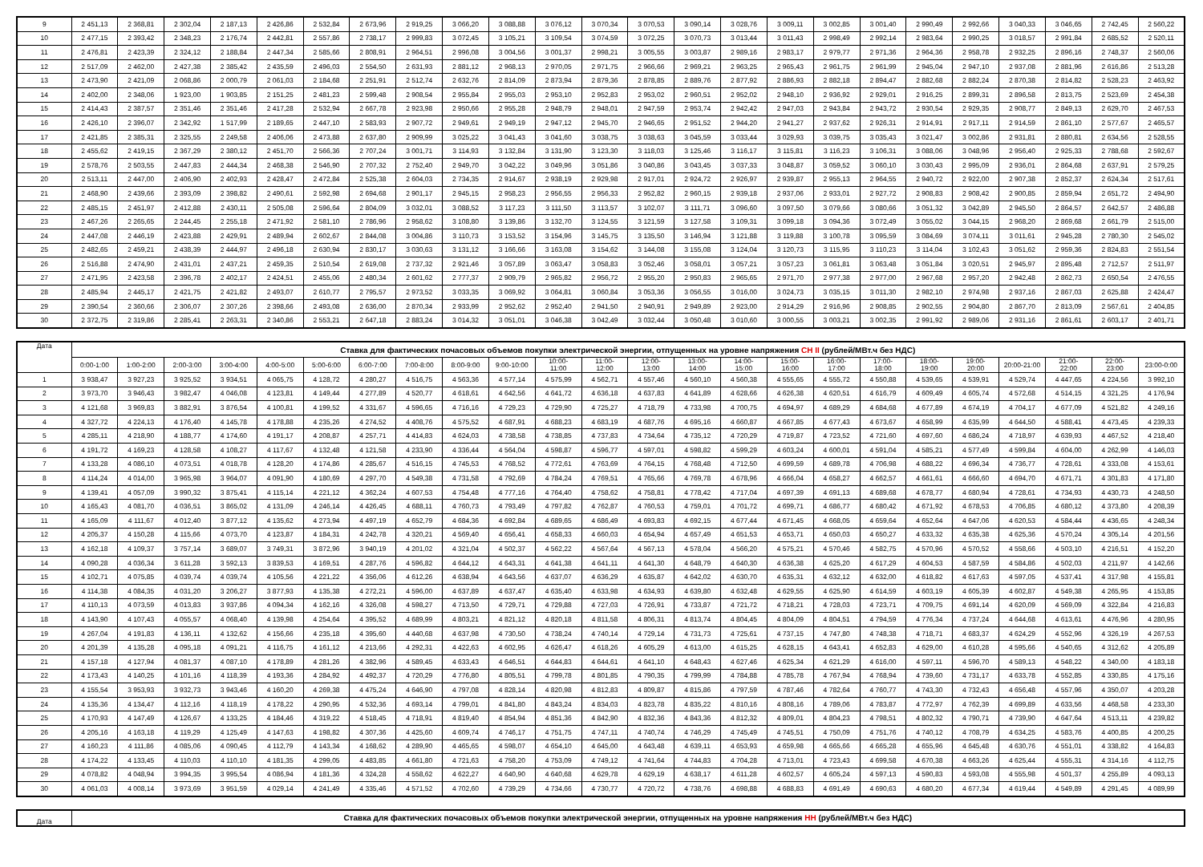| 9 | 2 451,13 | 2 368,81 | 2 302,04 | 2 187,13 | 2 426,86 | 2 532,84 | 2 673,96 | 2 919,25 | 3 066,20 | 3 088,88 | 3 076,12 | 3 070,34 | 3 070,53 | 3 090,14 | 3 028,76 | 3 009,11 | 3 002,85 | 3 001,40 | 2 990,49 | 2 992,66 | 3 040,33 | 3 046,65 | 2 742,45 | 2 560,22 |
| 10 | 2 477,15 | 2 393,42 | 2 348,23 | 2 176,74 | 2 442,81 | 2 557,86 | 2 738,17 | 2 999,83 | 3 072,45 | 3 105,21 | 3 109,54 | 3 074,59 | 3 072,25 | 3 070,73 | 3 013,44 | 3 011,43 | 2 998,49 | 2 992,14 | 2 983,64 | 2 990,25 | 3 018,57 | 2 991,84 | 2 685,52 | 2 520,11 |
| 11 | 2 476,81 | 2 423,39 | 2 324,12 | 2 188,84 | 2 447,34 | 2 585,66 | 2 808,91 | 2 964,51 | 2 996,08 | 3 004,56 | 3 001,37 | 2 998,21 | 3 005,55 | 3 003,87 | 2 989,16 | 2 983,17 | 2 979,77 | 2 971,36 | 2 964,36 | 2 958,78 | 2 932,25 | 2 896,16 | 2 748,37 | 2 560,06 |
| 12 | 2 517,09 | 2 462,00 | 2 427,38 | 2 385,42 | 2 435,59 | 2 496,03 | 2 554,50 | 2 631,93 | 2 881,12 | 2 968,13 | 2 970,05 | 2 971,75 | 2 966,66 | 2 969,21 | 2 963,25 | 2 965,43 | 2 961,75 | 2 961,99 | 2 945,04 | 2 947,10 | 2 937,08 | 2 881,96 | 2 616,86 | 2 513,28 |
| 13 | 2 473,90 | 2 421,09 | 2 068,86 | 2 000,79 | 2 061,03 | 2 184,68 | 2 251,91 | 2 512,74 | 2 632,76 | 2 814,09 | 2 873,94 | 2 879,36 | 2 878,85 | 2 889,76 | 2 877,92 | 2 886,93 | 2 882,18 | 2 894,47 | 2 882,68 | 2 882,24 | 2 870,38 | 2 814,82 | 2 528,23 | 2 463,92 |
| 14 | 2 402,00 | 2 348,06 | 1 923,00 | 1 903,85 | 2 151,25 | 2 481,23 | 2 599,48 | 2 908,54 | 2 955,84 | 2 955,03 | 2 953,10 | 2 952,83 | 2 953,02 | 2 960,51 | 2 952,02 | 2 948,10 | 2 936,92 | 2 929,01 | 2 916,25 | 2 899,31 | 2 896,58 | 2 813,75 | 2 523,69 | 2 454,38 |
| 15 | 2 414,43 | 2 387,57 | 2 351,46 | 2 351,46 | 2 417,28 | 2 532,94 | 2 667,78 | 2 923,98 | 2 950,66 | 2 955,28 | 2 948,79 | 2 948,01 | 2 947,59 | 2 953,74 | 2 942,42 | 2 947,03 | 2 943,84 | 2 943,72 | 2 930,54 | 2 929,35 | 2 908,77 | 2 849,13 | 2 629,70 | 2 467,53 |
| 16 | 2 426,10 | 2 396,07 | 2 342,92 | 1 517,99 | 2 189,65 | 2 447,10 | 2 583,93 | 2 907,72 | 2 949,61 | 2 949,19 | 2 947,12 | 2 945,70 | 2 946,65 | 2 951,52 | 2 944,20 | 2 941,27 | 2 937,62 | 2 926,31 | 2 914,91 | 2 917,11 | 2 914,59 | 2 861,10 | 2 577,67 | 2 465,57 |
| 17 | 2 421,85 | 2 385,31 | 2 325,55 | 2 249,58 | 2 406,06 | 2 473,88 | 2 637,80 | 2 909,99 | 3 025,22 | 3 041,43 | 3 041,60 | 3 038,75 | 3 038,63 | 3 045,59 | 3 033,44 | 3 029,93 | 3 039,75 | 3 035,43 | 3 021,47 | 3 002,86 | 2 931,81 | 2 880,81 | 2 634,56 | 2 528,55 |
| 18 | 2 455,62 | 2 419,15 | 2 367,29 | 2 380,12 | 2 451,70 | 2 566,36 | 2 707,24 | 3 001,71 | 3 114,93 | 3 132,84 | 3 131,90 | 3 123,30 | 3 118,03 | 3 125,46 | 3 116,17 | 3 115,81 | 3 116,23 | 3 106,31 | 3 088,06 | 3 048,96 | 2 956,40 | 2 925,33 | 2 788,68 | 2 592,67 |
| 19 | 2 578,76 | 2 503,55 | 2 447,83 | 2 444,34 | 2 468,38 | 2 546,90 | 2 707,32 | 2 752,40 | 2 949,70 | 3 042,22 | 3 049,96 | 3 051,86 | 3 040,86 | 3 043,45 | 3 037,33 | 3 048,87 | 3 059,52 | 3 060,10 | 3 030,43 | 2 995,09 | 2 936,01 | 2 864,68 | 2 637,91 | 2 579,25 |
| 20 | 2 513,11 | 2 447,00 | 2 406,90 | 2 402,93 | 2 428,47 | 2 472,84 | 2 525,38 | 2 604,03 | 2 734,35 | 2 914,67 | 2 938,19 | 2 929,98 | 2 917,01 | 2 924,72 | 2 926,97 | 2 939,87 | 2 955,13 | 2 964,55 | 2 940,72 | 2 922,00 | 2 907,38 | 2 852,37 | 2 624,34 | 2 517,61 |
| 21 | 2 468,90 | 2 439,66 | 2 393,09 | 2 398,82 | 2 490,61 | 2 592,98 | 2 694,68 | 2 901,17 | 2 945,15 | 2 958,23 | 2 956,55 | 2 956,33 | 2 952,82 | 2 960,15 | 2 939,18 | 2 937,06 | 2 933,01 | 2 927,72 | 2 908,83 | 2 908,42 | 2 900,85 | 2 859,94 | 2 651,72 | 2 494,90 |
| 22 | 2 485,15 | 2 451,97 | 2 412,88 | 2 430,11 | 2 505,08 | 2 596,64 | 2 804,09 | 3 032,01 | 3 088,52 | 3 117,23 | 3 111,50 | 3 113,57 | 3 102,07 | 3 111,71 | 3 096,60 | 3 097,50 | 3 079,66 | 3 080,66 | 3 051,32 | 3 042,89 | 2 945,50 | 2 864,57 | 2 642,57 | 2 486,88 |
| 23 | 2 467,26 | 2 265,65 | 2 244,45 | 2 255,18 | 2 471,92 | 2 581,10 | 2 786,96 | 2 958,62 | 3 108,80 | 3 139,86 | 3 132,70 | 3 124,55 | 3 121,59 | 3 127,58 | 3 109,31 | 3 099,18 | 3 094,36 | 3 072,49 | 3 055,02 | 3 044,15 | 2 968,20 | 2 869,68 | 2 661,79 | 2 515,00 |
| 24 | 2 447,08 | 2 446,19 | 2 423,88 | 2 429,91 | 2 489,94 | 2 602,67 | 2 844,08 | 3 004,86 | 3 110,73 | 3 153,52 | 3 154,96 | 3 145,75 | 3 135,50 | 3 146,94 | 3 121,88 | 3 119,88 | 3 100,78 | 3 095,59 | 3 084,69 | 3 074,11 | 3 011,61 | 2 945,28 | 2 780,30 | 2 545,02 |
| 25 | 2 482,65 | 2 459,21 | 2 438,39 | 2 444,97 | 2 496,18 | 2 630,94 | 2 830,17 | 3 030,63 | 3 131,12 | 3 166,66 | 3 163,08 | 3 154,62 | 3 144,08 | 3 155,08 | 3 124,04 | 3 120,73 | 3 115,95 | 3 110,23 | 3 114,04 | 3 102,43 | 3 051,62 | 2 959,36 | 2 824,83 | 2 551,54 |
| 26 | 2 516,88 | 2 474,90 | 2 431,01 | 2 437,21 | 2 459,35 | 2 510,54 | 2 619,08 | 2 737,32 | 2 921,46 | 3 057,89 | 3 063,47 | 3 058,83 | 3 052,46 | 3 058,01 | 3 057,21 | 3 057,23 | 3 061,81 | 3 063,48 | 3 051,84 | 3 020,51 | 2 945,97 | 2 895,48 | 2 712,57 | 2 511,97 |
| 27 | 2 471,95 | 2 423,58 | 2 396,78 | 2 402,17 | 2 424,51 | 2 455,06 | 2 480,34 | 2 601,62 | 2 777,37 | 2 909,79 | 2 965,82 | 2 956,72 | 2 955,20 | 2 950,83 | 2 965,65 | 2 971,70 | 2 977,38 | 2 977,00 | 2 967,68 | 2 957,20 | 2 942,48 | 2 862,73 | 2 650,54 | 2 476,55 |
| 28 | 2 485,94 | 2 445,17 | 2 421,75 | 2 421,82 | 2 493,07 | 2 610,77 | 2 795,57 | 2 973,52 | 3 033,35 | 3 069,92 | 3 064,81 | 3 060,84 | 3 053,36 | 3 056,55 | 3 016,00 | 3 024,73 | 3 035,15 | 3 011,30 | 2 982,10 | 2 974,98 | 2 937,16 | 2 867,03 | 2 625,88 | 2 424,47 |
| 29 | 2 390,54 | 2 360,66 | 2 306,07 | 2 307,26 | 2 398,66 | 2 493,08 | 2 636,00 | 2 870,34 | 2 933,99 | 2 952,62 | 2 952,40 | 2 941,50 | 2 940,91 | 2 949,89 | 2 923,00 | 2 914,29 | 2 916,96 | 2 908,85 | 2 902,55 | 2 904,80 | 2 867,70 | 2 813,09 | 2 567,61 | 2 404,85 |
| 30 | 2 372,75 | 2 319,86 | 2 285,41 | 2 263,31 | 2 340,86 | 2 553,21 | 2 647,18 | 2 883,24 | 3 014,32 | 3 051,01 | 3 046,38 | 3 042,49 | 3 032,44 | 3 050,48 | 3 010,60 | 3 000,55 | 3 003,21 | 3 002,35 | 2 991,92 | 2 989,06 | 2 931,16 | 2 861,61 | 2 603,17 | 2 401,71 |
| Дата | Ставка для фактических почасовых объемов покупки электрической энергии, отпущенных на уровне напряжения СН II (рублей/МВт.ч без НДС) | | | | | | | | | | | | | | | | | | | | | | | |
| --- | --- | --- | --- | --- | --- | --- | --- | --- | --- | --- | --- | --- | --- | --- | --- | --- | --- | --- | --- | --- | --- | --- | --- | --- |
| | 0:00-1:00 | 1:00-2:00 | 2:00-3:00 | 3:00-4:00 | 4:00-5:00 | 5:00-6:00 | 6:00-7:00 | 7:00-8:00 | 8:00-9:00 | 9:00-10:00 | 10:00- 11:00 | 11:00- 12:00 | 12:00- 13:00 | 13:00- 14:00 | 14:00- 15:00 | 15:00- 16:00 | 16:00- 17:00 | 17:00- 18:00 | 18:00- 19:00 | 19:00- 20:00 | 20:00-21:00 | 21:00- 22:00 | 22:00- 23:00 | 23:00-0:00 |
| 1 | 3 938,47 | 3 927,23 | 3 925,52 | 3 934,51 | 4 065,75 | 4 128,72 | 4 280,27 | 4 516,75 | 4 563,36 | 4 577,14 | 4 575,99 | 4 562,71 | 4 557,46 | 4 560,10 | 4 560,38 | 4 555,65 | 4 555,72 | 4 550,88 | 4 539,65 | 4 539,91 | 4 529,74 | 4 447,65 | 4 224,56 | 3 992,10 |
| 2 | 3 973,70 | 3 946,43 | 3 982,47 | 4 046,08 | 4 123,81 | 4 149,44 | 4 277,89 | 4 520,77 | 4 618,61 | 4 642,56 | 4 641,72 | 4 636,18 | 4 637,83 | 4 641,89 | 4 628,66 | 4 626,38 | 4 620,51 | 4 616,79 | 4 609,49 | 4 605,74 | 4 572,68 | 4 514,15 | 4 321,25 | 4 176,94 |
| 3 | 4 121,68 | 3 969,83 | 3 882,91 | 3 876,54 | 4 100,81 | 4 199,52 | 4 331,67 | 4 596,65 | 4 716,16 | 4 729,23 | 4 729,90 | 4 725,27 | 4 718,79 | 4 733,98 | 4 700,75 | 4 694,97 | 4 689,29 | 4 684,68 | 4 677,89 | 4 674,19 | 4 704,17 | 4 677,09 | 4 521,82 | 4 249,16 |
| 4 | 4 327,72 | 4 224,13 | 4 176,40 | 4 145,78 | 4 178,88 | 4 235,26 | 4 274,52 | 4 408,76 | 4 575,52 | 4 687,91 | 4 688,23 | 4 683,19 | 4 687,76 | 4 695,16 | 4 660,87 | 4 667,85 | 4 677,43 | 4 673,67 | 4 658,99 | 4 635,99 | 4 644,50 | 4 588,41 | 4 473,45 | 4 239,33 |
| 5 | 4 285,11 | 4 218,90 | 4 188,77 | 4 174,60 | 4 191,17 | 4 208,87 | 4 257,71 | 4 414,83 | 4 624,03 | 4 738,58 | 4 738,85 | 4 737,83 | 4 734,64 | 4 735,12 | 4 720,29 | 4 719,87 | 4 723,52 | 4 721,60 | 4 697,60 | 4 686,24 | 4 718,97 | 4 639,93 | 4 467,52 | 4 218,40 |
| 6 | 4 191,72 | 4 169,23 | 4 128,58 | 4 108,27 | 4 117,67 | 4 132,48 | 4 121,58 | 4 233,90 | 4 336,44 | 4 564,04 | 4 598,87 | 4 596,77 | 4 597,01 | 4 598,82 | 4 599,29 | 4 603,24 | 4 600,01 | 4 591,04 | 4 585,21 | 4 577,49 | 4 599,84 | 4 604,00 | 4 262,99 | 4 146,03 |
| 7 | 4 133,28 | 4 086,10 | 4 073,51 | 4 018,78 | 4 128,20 | 4 174,86 | 4 285,67 | 4 516,15 | 4 745,53 | 4 768,52 | 4 772,61 | 4 763,69 | 4 764,15 | 4 768,48 | 4 712,50 | 4 699,59 | 4 689,78 | 4 706,98 | 4 688,22 | 4 696,34 | 4 736,77 | 4 728,61 | 4 333,08 | 4 153,61 |
| 8 | 4 114,24 | 4 014,00 | 3 965,98 | 3 964,07 | 4 091,90 | 4 180,69 | 4 297,70 | 4 549,38 | 4 731,58 | 4 792,69 | 4 784,24 | 4 769,51 | 4 765,66 | 4 769,78 | 4 678,96 | 4 666,04 | 4 658,27 | 4 662,57 | 4 661,61 | 4 666,60 | 4 694,70 | 4 671,71 | 4 301,83 | 4 171,80 |
| 9 | 4 139,41 | 4 057,09 | 3 990,32 | 3 875,41 | 4 115,14 | 4 221,12 | 4 362,24 | 4 607,53 | 4 754,48 | 4 777,16 | 4 764,40 | 4 758,62 | 4 758,81 | 4 778,42 | 4 717,04 | 4 697,39 | 4 691,13 | 4 689,68 | 4 678,77 | 4 680,94 | 4 728,61 | 4 734,93 | 4 430,73 | 4 248,50 |
| 10 | 4 165,43 | 4 081,70 | 4 036,51 | 3 865,02 | 4 131,09 | 4 246,14 | 4 426,45 | 4 688,11 | 4 760,73 | 4 793,49 | 4 797,82 | 4 762,87 | 4 760,53 | 4 759,01 | 4 701,72 | 4 699,71 | 4 686,77 | 4 680,42 | 4 671,92 | 4 678,53 | 4 706,85 | 4 680,12 | 4 373,80 | 4 208,39 |
| 11 | 4 165,09 | 4 111,67 | 4 012,40 | 3 877,12 | 4 135,62 | 4 273,94 | 4 497,19 | 4 652,79 | 4 684,36 | 4 692,84 | 4 689,65 | 4 686,49 | 4 693,83 | 4 692,15 | 4 677,44 | 4 671,45 | 4 668,05 | 4 659,64 | 4 652,64 | 4 647,06 | 4 620,53 | 4 584,44 | 4 436,65 | 4 248,34 |
| 12 | 4 205,37 | 4 150,28 | 4 115,66 | 4 073,70 | 4 123,87 | 4 184,31 | 4 242,78 | 4 320,21 | 4 569,40 | 4 656,41 | 4 658,33 | 4 660,03 | 4 654,94 | 4 657,49 | 4 651,53 | 4 653,71 | 4 650,03 | 4 650,27 | 4 633,32 | 4 635,38 | 4 625,36 | 4 570,24 | 4 305,14 | 4 201,56 |
| 13 | 4 162,18 | 4 109,37 | 3 757,14 | 3 689,07 | 3 749,31 | 3 872,96 | 3 940,19 | 4 201,02 | 4 321,04 | 4 502,37 | 4 562,22 | 4 567,64 | 4 567,13 | 4 578,04 | 4 566,20 | 4 575,21 | 4 570,46 | 4 582,75 | 4 570,96 | 4 570,52 | 4 558,66 | 4 503,10 | 4 216,51 | 4 152,20 |
| 14 | 4 090,28 | 4 036,34 | 3 611,28 | 3 592,13 | 3 839,53 | 4 169,51 | 4 287,76 | 4 596,82 | 4 644,12 | 4 643,31 | 4 641,38 | 4 641,11 | 4 641,30 | 4 648,79 | 4 640,30 | 4 636,38 | 4 625,20 | 4 617,29 | 4 604,53 | 4 587,59 | 4 584,86 | 4 502,03 | 4 211,97 | 4 142,66 |
| 15 | 4 102,71 | 4 075,85 | 4 039,74 | 4 039,74 | 4 105,56 | 4 221,22 | 4 356,06 | 4 612,26 | 4 638,94 | 4 643,56 | 4 637,07 | 4 636,29 | 4 635,87 | 4 642,02 | 4 630,70 | 4 635,31 | 4 632,12 | 4 632,00 | 4 618,82 | 4 617,63 | 4 597,05 | 4 537,41 | 4 317,98 | 4 155,81 |
| 16 | 4 114,38 | 4 084,35 | 4 031,20 | 3 206,27 | 3 877,93 | 4 135,38 | 4 272,21 | 4 596,00 | 4 637,89 | 4 637,47 | 4 635,40 | 4 633,98 | 4 634,93 | 4 639,80 | 4 632,48 | 4 629,55 | 4 625,90 | 4 614,59 | 4 603,19 | 4 605,39 | 4 602,87 | 4 549,38 | 4 265,95 | 4 153,85 |
| 17 | 4 110,13 | 4 073,59 | 4 013,83 | 3 937,86 | 4 094,34 | 4 162,16 | 4 326,08 | 4 598,27 | 4 713,50 | 4 729,71 | 4 729,88 | 4 727,03 | 4 726,91 | 4 733,87 | 4 721,72 | 4 718,21 | 4 728,03 | 4 723,71 | 4 709,75 | 4 691,14 | 4 620,09 | 4 569,09 | 4 322,84 | 4 216,83 |
| 18 | 4 143,90 | 4 107,43 | 4 055,57 | 4 068,40 | 4 139,98 | 4 254,64 | 4 395,52 | 4 689,99 | 4 803,21 | 4 821,12 | 4 820,18 | 4 811,58 | 4 806,31 | 4 813,74 | 4 804,45 | 4 804,09 | 4 804,51 | 4 794,59 | 4 776,34 | 4 737,24 | 4 644,68 | 4 613,61 | 4 476,96 | 4 280,95 |
| 19 | 4 267,04 | 4 191,83 | 4 136,11 | 4 132,62 | 4 156,66 | 4 235,18 | 4 395,60 | 4 440,68 | 4 637,98 | 4 730,50 | 4 738,24 | 4 740,14 | 4 729,14 | 4 731,73 | 4 725,61 | 4 737,15 | 4 747,80 | 4 748,38 | 4 718,71 | 4 683,37 | 4 624,29 | 4 552,96 | 4 326,19 | 4 267,53 |
| 20 | 4 201,39 | 4 135,28 | 4 095,18 | 4 091,21 | 4 116,75 | 4 161,12 | 4 213,66 | 4 292,31 | 4 422,63 | 4 602,95 | 4 626,47 | 4 618,26 | 4 605,29 | 4 613,00 | 4 615,25 | 4 628,15 | 4 643,41 | 4 652,83 | 4 629,00 | 4 610,28 | 4 595,66 | 4 540,65 | 4 312,62 | 4 205,89 |
| 21 | 4 157,18 | 4 127,94 | 4 081,37 | 4 087,10 | 4 178,89 | 4 281,26 | 4 382,96 | 4 589,45 | 4 633,43 | 4 646,51 | 4 644,83 | 4 644,61 | 4 641,10 | 4 648,43 | 4 627,46 | 4 625,34 | 4 621,29 | 4 616,00 | 4 597,11 | 4 596,70 | 4 589,13 | 4 548,22 | 4 340,00 | 4 183,18 |
| 22 | 4 173,43 | 4 140,25 | 4 101,16 | 4 118,39 | 4 193,36 | 4 284,92 | 4 492,37 | 4 720,29 | 4 776,80 | 4 805,51 | 4 799,78 | 4 801,85 | 4 790,35 | 4 799,99 | 4 784,88 | 4 785,78 | 4 767,94 | 4 768,94 | 4 739,60 | 4 731,17 | 4 633,78 | 4 552,85 | 4 330,85 | 4 175,16 |
| 23 | 4 155,54 | 3 953,93 | 3 932,73 | 3 943,46 | 4 160,20 | 4 269,38 | 4 475,24 | 4 646,90 | 4 797,08 | 4 828,14 | 4 820,98 | 4 812,83 | 4 809,87 | 4 815,86 | 4 797,59 | 4 787,46 | 4 782,64 | 4 760,77 | 4 743,30 | 4 732,43 | 4 656,48 | 4 557,96 | 4 350,07 | 4 203,28 |
| 24 | 4 135,36 | 4 134,47 | 4 112,16 | 4 118,19 | 4 178,22 | 4 290,95 | 4 532,36 | 4 693,14 | 4 799,01 | 4 841,80 | 4 843,24 | 4 834,03 | 4 823,78 | 4 835,22 | 4 810,16 | 4 808,16 | 4 789,06 | 4 783,87 | 4 772,97 | 4 762,39 | 4 699,89 | 4 633,56 | 4 468,58 | 4 233,30 |
| 25 | 4 170,93 | 4 147,49 | 4 126,67 | 4 133,25 | 4 184,46 | 4 319,22 | 4 518,45 | 4 718,91 | 4 819,40 | 4 854,94 | 4 851,36 | 4 842,90 | 4 832,36 | 4 843,36 | 4 812,32 | 4 809,01 | 4 804,23 | 4 798,51 | 4 802,32 | 4 790,71 | 4 739,90 | 4 647,64 | 4 513,11 | 4 239,82 |
| 26 | 4 205,16 | 4 163,18 | 4 119,29 | 4 125,49 | 4 147,63 | 4 198,82 | 4 307,36 | 4 425,60 | 4 609,74 | 4 746,17 | 4 751,75 | 4 747,11 | 4 740,74 | 4 746,29 | 4 745,49 | 4 745,51 | 4 750,09 | 4 751,76 | 4 740,12 | 4 708,79 | 4 634,25 | 4 583,76 | 4 400,85 | 4 200,25 |
| 27 | 4 160,23 | 4 111,86 | 4 085,06 | 4 090,45 | 4 112,79 | 4 143,34 | 4 168,62 | 4 289,90 | 4 465,65 | 4 598,07 | 4 654,10 | 4 645,00 | 4 643,48 | 4 639,11 | 4 653,93 | 4 659,98 | 4 665,66 | 4 665,28 | 4 655,96 | 4 645,48 | 4 630,76 | 4 551,01 | 4 338,82 | 4 164,83 |
| 28 | 4 174,22 | 4 133,45 | 4 110,03 | 4 110,10 | 4 181,35 | 4 299,05 | 4 483,85 | 4 661,80 | 4 721,63 | 4 758,20 | 4 753,09 | 4 749,12 | 4 741,64 | 4 744,83 | 4 704,28 | 4 713,01 | 4 723,43 | 4 699,58 | 4 670,38 | 4 663,26 | 4 625,44 | 4 555,31 | 4 314,16 | 4 112,75 |
| 29 | 4 078,82 | 4 048,94 | 3 994,35 | 3 995,54 | 4 086,94 | 4 181,36 | 4 324,28 | 4 558,62 | 4 622,27 | 4 640,90 | 4 640,68 | 4 629,78 | 4 629,19 | 4 638,17 | 4 611,28 | 4 602,57 | 4 605,24 | 4 597,13 | 4 590,83 | 4 593,08 | 4 555,98 | 4 501,37 | 4 255,89 | 4 093,13 |
| 30 | 4 061,03 | 4 008,14 | 3 973,69 | 3 951,59 | 4 029,14 | 4 241,49 | 4 335,46 | 4 571,52 | 4 702,60 | 4 739,29 | 4 734,66 | 4 730,77 | 4 720,72 | 4 738,76 | 4 698,88 | 4 688,83 | 4 691,49 | 4 690,63 | 4 680,20 | 4 677,34 | 4 619,44 | 4 549,89 | 4 291,45 | 4 089,99 |
| Дата | Ставка для фактических почасовых объемов покупки электрической энергии, отпущенных на уровне напряжения НН (рублей/МВт.ч без НДС) |
| --- | --- |